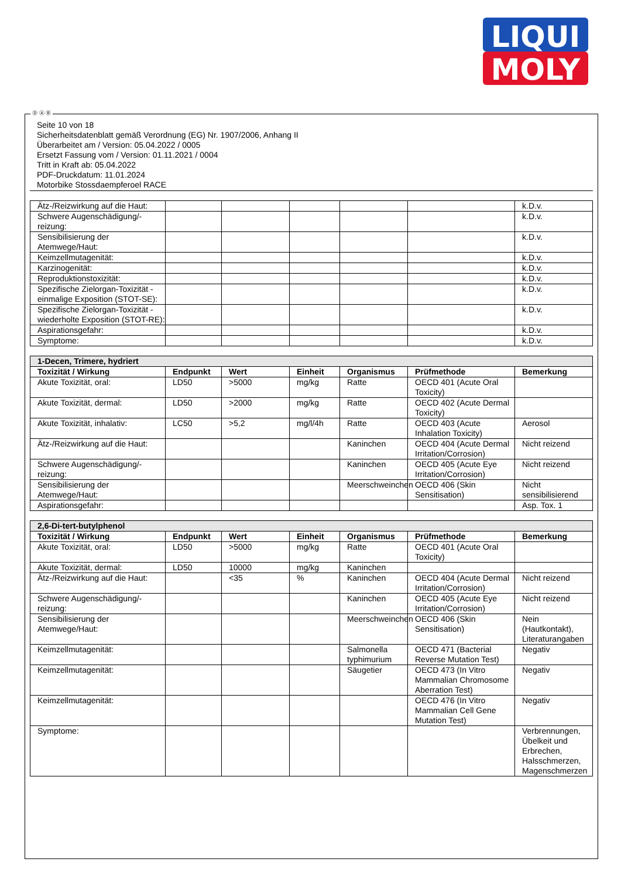LIQUI
MOLY
Seite 10 von 18
Sicherheitsdatenblatt gemäß Verordnung (EG) Nr. 1907/2006, Anhang II
Überarbeitet am / Version: 05.04.2022 / 0005
Ersetzt Fassung vom / Version: 01.11.2021 / 0004
Tritt in Kraft ab: 05.04.2022
PDF-Druckdatum: 11.01.2024
Motorbike Stossdaempferoel RACE
| Ätz-/Reizwirkung auf die Haut: | | | | | | k.D.v. |
| Schwere Augenschädigung/-reizung: | | | | | | k.D.v. |
| Sensibilisierung der Atemwege/Haut: | | | | | | k.D.v. |
| Keimzellmutagenität: | | | | | | k.D.v. |
| Karzinogenität: | | | | | | k.D.v. |
| Reproduktionstoxizität: | | | | | | k.D.v. |
| Spezifische Zielorgan-Toxizität - einmalige Exposition (STOT-SE): | | | | | | k.D.v. |
| Spezifische Zielorgan-Toxizität - wiederholte Exposition (STOT-RE): | | | | | | k.D.v. |
| Aspirationsgefahr: | | | | | | k.D.v. |
| Symptome: | | | | | | k.D.v. |
| 1-Decen, Trimere, hydriert | | | | | | |
| Toxizität / Wirkung | Endpunkt | Wert | Einheit | Organismus | Prüfmethode | Bemerkung |
| Akute Toxizität, oral: | LD50 | >5000 | mg/kg | Ratte | OECD 401 (Acute Oral Toxicity) | |
| Akute Toxizität, dermal: | LD50 | >2000 | mg/kg | Ratte | OECD 402 (Acute Dermal Toxicity) | |
| Akute Toxizität, inhalativ: | LC50 | >5,2 | mg/l/4h | Ratte | OECD 403 (Acute Inhalation Toxicity) | Aerosol |
| Ätz-/Reizwirkung auf die Haut: | | | | Kaninchen | OECD 404 (Acute Dermal Irritation/Corrosion) | Nicht reizend |
| Schwere Augenschädigung/-reizung: | | | | Kaninchen | OECD 405 (Acute Eye Irritation/Corrosion) | Nicht reizend |
| Sensibilisierung der Atemwege/Haut: | | | | Meerschweinchen | OECD 406 (Skin Sensitisation) | Nicht sensibilisierend |
| Aspirationsgefahr: | | | | | | Asp. Tox. 1 |
| 2,6-Di-tert-butylphenol | | | | | | |
| Toxizität / Wirkung | Endpunkt | Wert | Einheit | Organismus | Prüfmethode | Bemerkung |
| Akute Toxizität, oral: | LD50 | >5000 | mg/kg | Ratte | OECD 401 (Acute Oral Toxicity) | |
| Akute Toxizität, dermal: | LD50 | 10000 | mg/kg | Kaninchen | | |
| Ätz-/Reizwirkung auf die Haut: | | <35 | % | Kaninchen | OECD 404 (Acute Dermal Irritation/Corrosion) | Nicht reizend |
| Schwere Augenschädigung/-reizung: | | | | Kaninchen | OECD 405 (Acute Eye Irritation/Corrosion) | Nicht reizend |
| Sensibilisierung der Atemwege/Haut: | | | | Meerschweinchen | OECD 406 (Skin Sensitisation) | Nein (Hautkontakt), Literaturangaben |
| Keimzellmutagenität: | | | | Salmonella typhimurium | OECD 471 (Bacterial Reverse Mutation Test) | Negativ |
| Keimzellmutagenität: | | | | Säugetier | OECD 473 (In Vitro Mammalian Chromosome Aberration Test) | Negativ |
| Keimzellmutagenität: | | | | | OECD 476 (In Vitro Mammalian Cell Gene Mutation Test) | Negativ |
| Symptome: | | | | | | Verbrennungen, Übelkeit und Erbrechen, Halsschmerzen, Magenschmerzen |
Ⓓ Ⓐ Ⓑ